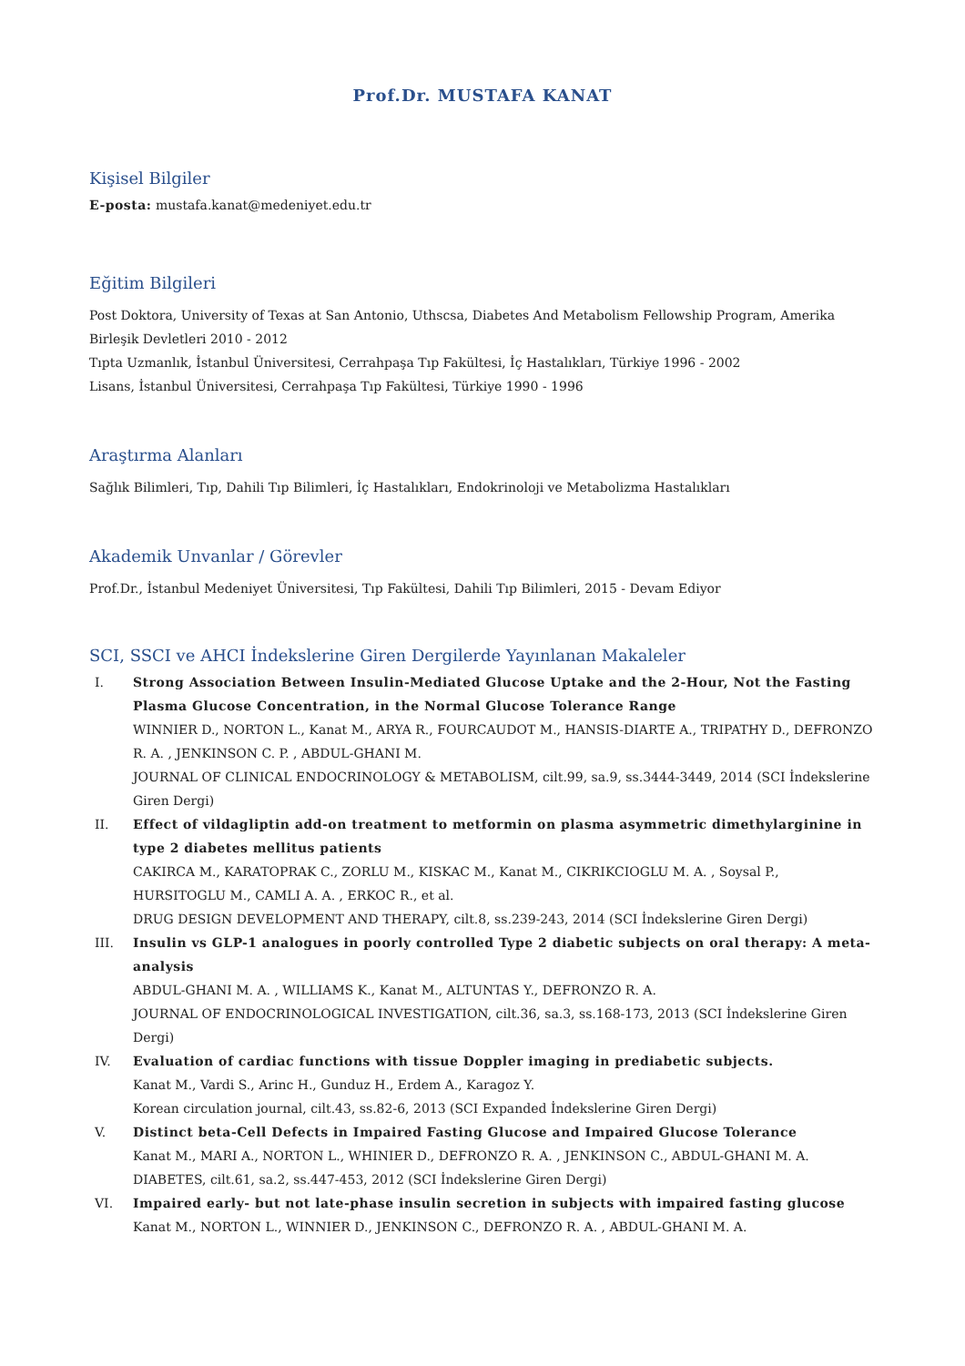Prof.Dr. MUSTAFA KANAT
Kişisel Bilgiler
E-posta: mustafa.kanat@medeniyet.edu.tr
Eğitim Bilgileri
Post Doktora, University of Texas at San Antonio, Uthscsa, Diabetes And Metabolism Fellowship Program, Amerika Birleşik Devletleri 2010 - 2012
Tıpta Uzmanlık, İstanbul Üniversitesi, Cerrahpaşa Tıp Fakültesi, İç Hastalıkları, Türkiye 1996 - 2002
Lisans, İstanbul Üniversitesi, Cerrahpaşa Tıp Fakültesi, Türkiye 1990 - 1996
Araştırma Alanları
Sağlık Bilimleri, Tıp, Dahili Tıp Bilimleri, İç Hastalıkları, Endokrinoloji ve Metabolizma Hastalıkları
Akademik Unvanlar / Görevler
Prof.Dr., İstanbul Medeniyet Üniversitesi, Tıp Fakültesi, Dahili Tıp Bilimleri, 2015 - Devam Ediyor
SCI, SSCI ve AHCI İndekslerine Giren Dergilerde Yayınlanan Makaleler
I. Strong Association Between Insulin-Mediated Glucose Uptake and the 2-Hour, Not the Fasting Plasma Glucose Concentration, in the Normal Glucose Tolerance Range
WINNIER D., NORTON L., Kanat M., ARYA R., FOURCAUDOT M., HANSIS-DIARTE A., TRIPATHY D., DEFRONZO R. A. , JENKINSON C. P. , ABDUL-GHANI M.
JOURNAL OF CLINICAL ENDOCRINOLOGY & METABOLISM, cilt.99, sa.9, ss.3444-3449, 2014 (SCI İndekslerine Giren Dergi)
II. Effect of vildagliptin add-on treatment to metformin on plasma asymmetric dimethylarginine in type 2 diabetes mellitus patients
CAKIRCA M., KARATOPRAK C., ZORLU M., KISKAC M., Kanat M., CIKRIKCIOGLU M. A. , Soysal P., HURSITOGLU M., CAMLI A. A. , ERKOC R., et al.
DRUG DESIGN DEVELOPMENT AND THERAPY, cilt.8, ss.239-243, 2014 (SCI İndekslerine Giren Dergi)
III. Insulin vs GLP-1 analogues in poorly controlled Type 2 diabetic subjects on oral therapy: A meta-analysis
ABDUL-GHANI M. A. , WILLIAMS K., Kanat M., ALTUNTAS Y., DEFRONZO R. A.
JOURNAL OF ENDOCRINOLOGICAL INVESTIGATION, cilt.36, sa.3, ss.168-173, 2013 (SCI İndekslerine Giren Dergi)
IV. Evaluation of cardiac functions with tissue Doppler imaging in prediabetic subjects.
Kanat M., Vardi S., Arinc H., Gunduz H., Erdem A., Karagoz Y.
Korean circulation journal, cilt.43, ss.82-6, 2013 (SCI Expanded İndekslerine Giren Dergi)
V. Distinct beta-Cell Defects in Impaired Fasting Glucose and Impaired Glucose Tolerance
Kanat M., MARI A., NORTON L., WHINIER D., DEFRONZO R. A. , JENKINSON C., ABDUL-GHANI M. A.
DIABETES, cilt.61, sa.2, ss.447-453, 2012 (SCI İndekslerine Giren Dergi)
VI. Impaired early- but not late-phase insulin secretion in subjects with impaired fasting glucose
Kanat M., NORTON L., WINNIER D., JENKINSON C., DEFRONZO R. A. , ABDUL-GHANI M. A.